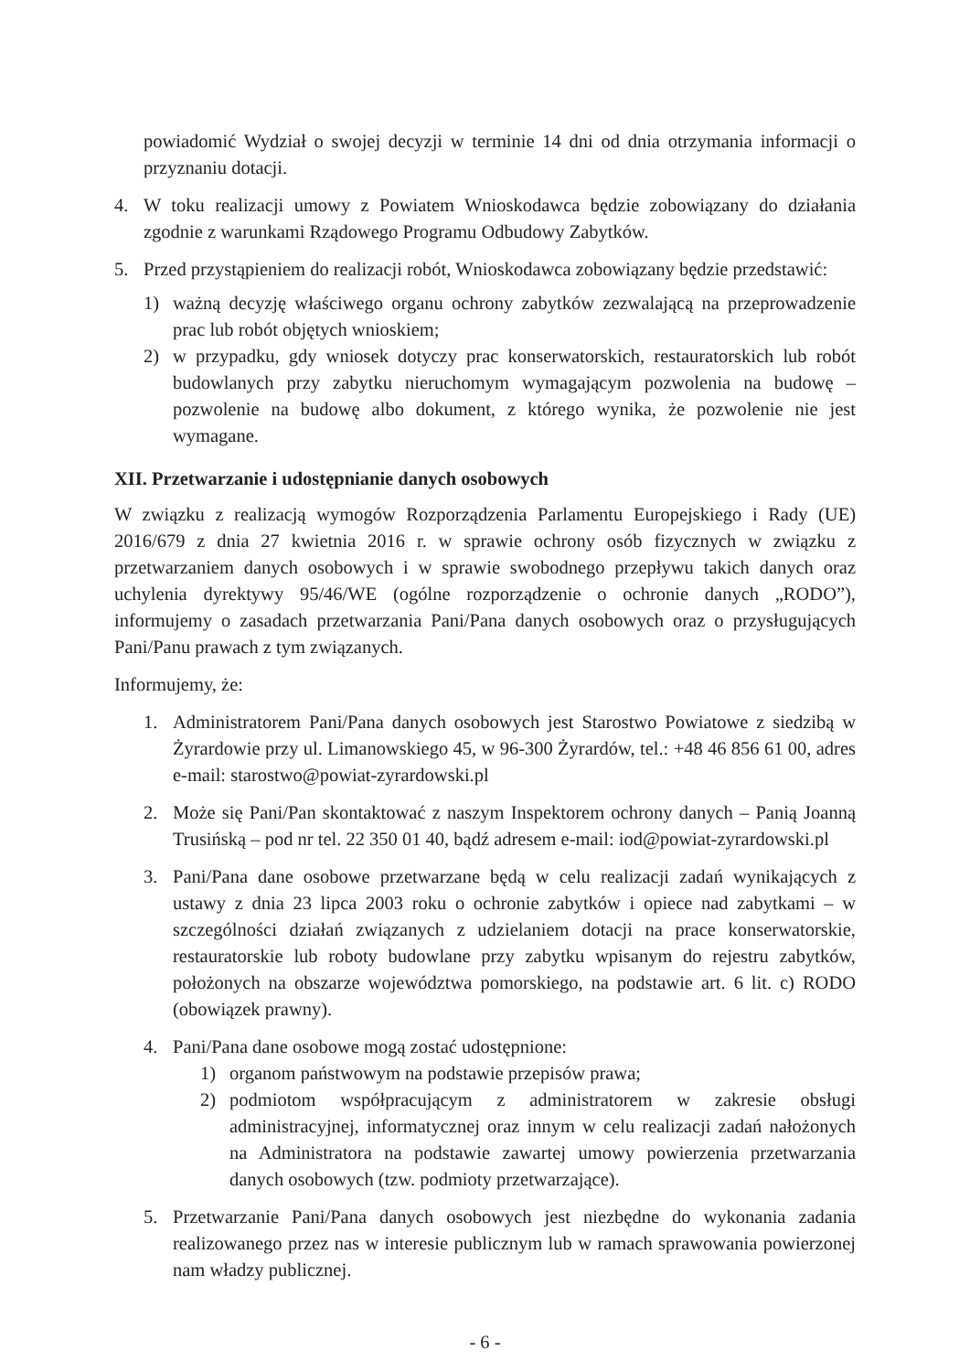powiadomić Wydział o swojej decyzji w terminie 14 dni od dnia otrzymania informacji o przyznaniu dotacji.
4. W toku realizacji umowy z Powiatem Wnioskodawca będzie zobowiązany do działania zgodnie z warunkami Rządowego Programu Odbudowy Zabytków.
5. Przed przystąpieniem do realizacji robót, Wnioskodawca zobowiązany będzie przedstawić:
1) ważną decyzję właściwego organu ochrony zabytków zezwalającą na przeprowadzenie prac lub robót objętych wnioskiem;
2) w przypadku, gdy wniosek dotyczy prac konserwatorskich, restauratorskich lub robót budowlanych przy zabytku nieruchomym wymagającym pozwolenia na budowę – pozwolenie na budowę albo dokument, z którego wynika, że pozwolenie nie jest wymagane.
XII. Przetwarzanie i udostępnianie danych osobowych
W związku z realizacją wymogów Rozporządzenia Parlamentu Europejskiego i Rady (UE) 2016/679 z dnia 27 kwietnia 2016 r. w sprawie ochrony osób fizycznych w związku z przetwarzaniem danych osobowych i w sprawie swobodnego przepływu takich danych oraz uchylenia dyrektywy 95/46/WE (ogólne rozporządzenie o ochronie danych „RODO”), informujemy o zasadach przetwarzania Pani/Pana danych osobowych oraz o przysługujących Pani/Panu prawach z tym związanych.
Informujemy, że:
1. Administratorem Pani/Pana danych osobowych jest Starostwo Powiatowe z siedzibą w Żyrardowie przy ul. Limanowskiego 45, w 96-300 Żyrardów, tel.: +48 46 856 61 00, adres e-mail: starostwo@powiat-zyrardowski.pl
2. Może się Pani/Pan skontaktować z naszym Inspektorem ochrony danych – Panią Joanną Trusińską – pod nr tel. 22 350 01 40, bądź adresem e-mail: iod@powiat-zyrardowski.pl
3. Pani/Pana dane osobowe przetwarzane będą w celu realizacji zadań wynikających z ustawy z dnia 23 lipca 2003 roku o ochronie zabytków i opiece nad zabytkami – w szczególności działań związanych z udzielaniem dotacji na prace konserwatorskie, restauratorskie lub roboty budowlane przy zabytku wpisanym do rejestru zabytków, położonych na obszarze województwa pomorskiego, na podstawie art. 6 lit. c) RODO (obowiązek prawny).
4. Pani/Pana dane osobowe mogą zostać udostępnione:
1) organom państwowym na podstawie przepisów prawa;
2) podmiotom współpracującym z administratorem w zakresie obsługi administracyjnej, informatycznej oraz innym w celu realizacji zadań nałożonych na Administratora na podstawie zawartej umowy powierzenia przetwarzania danych osobowych (tzw. podmioty przetwarzające).
5. Przetwarzanie Pani/Pana danych osobowych jest niezbędne do wykonania zadania realizowanego przez nas w interesie publicznym lub w ramach sprawowania powierzonej nam władzy publicznej.
- 6 -